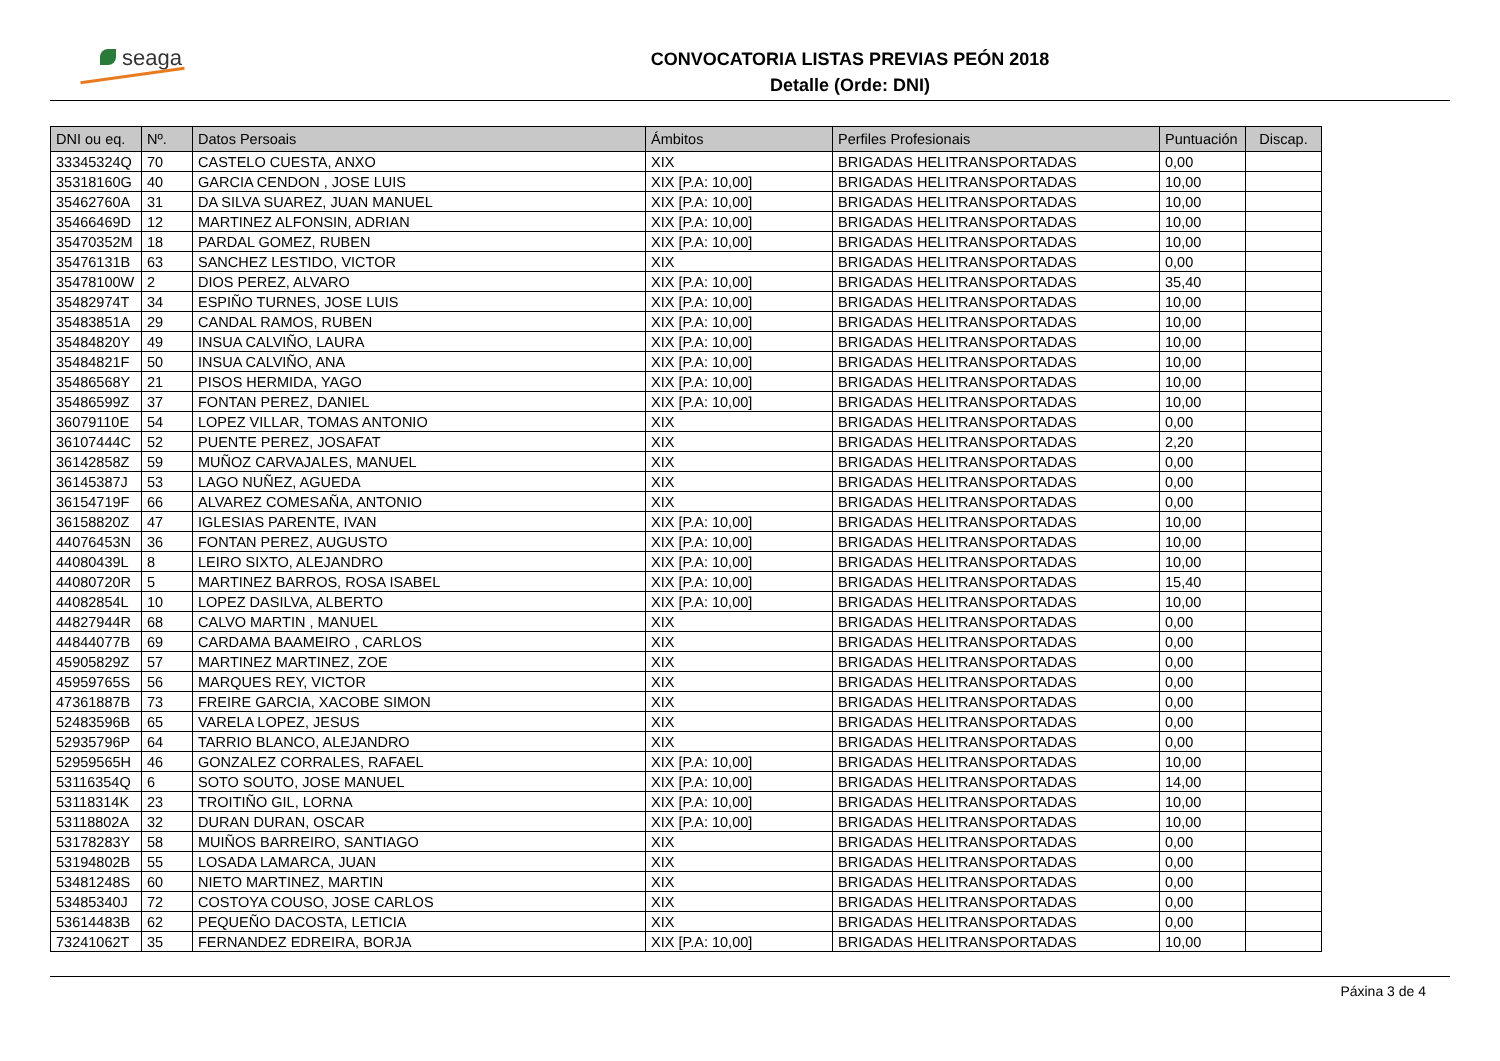seaga
CONVOCATORIA LISTAS PREVIAS PEÓN 2018
Detalle (Orde: DNI)
| DNI ou eq. | Nº. | Datos Persoais | Ámbitos | Perfiles Profesionais | Puntuación | Discap. |
| --- | --- | --- | --- | --- | --- | --- |
| 33345324Q | 70 | CASTELO CUESTA, ANXO | XIX | BRIGADAS HELITRANSPORTADAS | 0,00 | |
| 35318160G | 40 | GARCIA CENDON , JOSE LUIS | XIX [P.A: 10,00] | BRIGADAS HELITRANSPORTADAS | 10,00 | |
| 35462760A | 31 | DA SILVA SUAREZ, JUAN MANUEL | XIX [P.A: 10,00] | BRIGADAS HELITRANSPORTADAS | 10,00 | |
| 35466469D | 12 | MARTINEZ ALFONSIN, ADRIAN | XIX [P.A: 10,00] | BRIGADAS HELITRANSPORTADAS | 10,00 | |
| 35470352M | 18 | PARDAL GOMEZ, RUBEN | XIX [P.A: 10,00] | BRIGADAS HELITRANSPORTADAS | 10,00 | |
| 35476131B | 63 | SANCHEZ LESTIDO, VICTOR | XIX | BRIGADAS HELITRANSPORTADAS | 0,00 | |
| 35478100W | 2 | DIOS PEREZ, ALVARO | XIX [P.A: 10,00] | BRIGADAS HELITRANSPORTADAS | 35,40 | |
| 35482974T | 34 | ESPIÑO TURNES, JOSE LUIS | XIX [P.A: 10,00] | BRIGADAS HELITRANSPORTADAS | 10,00 | |
| 35483851A | 29 | CANDAL RAMOS, RUBEN | XIX [P.A: 10,00] | BRIGADAS HELITRANSPORTADAS | 10,00 | |
| 35484820Y | 49 | INSUA CALVIÑO, LAURA | XIX [P.A: 10,00] | BRIGADAS HELITRANSPORTADAS | 10,00 | |
| 35484821F | 50 | INSUA CALVIÑO, ANA | XIX [P.A: 10,00] | BRIGADAS HELITRANSPORTADAS | 10,00 | |
| 35486568Y | 21 | PISOS HERMIDA, YAGO | XIX [P.A: 10,00] | BRIGADAS HELITRANSPORTADAS | 10,00 | |
| 35486599Z | 37 | FONTAN PEREZ, DANIEL | XIX [P.A: 10,00] | BRIGADAS HELITRANSPORTADAS | 10,00 | |
| 36079110E | 54 | LOPEZ VILLAR, TOMAS ANTONIO | XIX | BRIGADAS HELITRANSPORTADAS | 0,00 | |
| 36107444C | 52 | PUENTE PEREZ, JOSAFAT | XIX | BRIGADAS HELITRANSPORTADAS | 2,20 | |
| 36142858Z | 59 | MUÑOZ CARVAJALES, MANUEL | XIX | BRIGADAS HELITRANSPORTADAS | 0,00 | |
| 36145387J | 53 | LAGO NUÑEZ, AGUEDA | XIX | BRIGADAS HELITRANSPORTADAS | 0,00 | |
| 36154719F | 66 | ALVAREZ COMESAÑA, ANTONIO | XIX | BRIGADAS HELITRANSPORTADAS | 0,00 | |
| 36158820Z | 47 | IGLESIAS PARENTE, IVAN | XIX [P.A: 10,00] | BRIGADAS HELITRANSPORTADAS | 10,00 | |
| 44076453N | 36 | FONTAN PEREZ, AUGUSTO | XIX [P.A: 10,00] | BRIGADAS HELITRANSPORTADAS | 10,00 | |
| 44080439L | 8 | LEIRO SIXTO, ALEJANDRO | XIX [P.A: 10,00] | BRIGADAS HELITRANSPORTADAS | 10,00 | |
| 44080720R | 5 | MARTINEZ BARROS, ROSA ISABEL | XIX [P.A: 10,00] | BRIGADAS HELITRANSPORTADAS | 15,40 | |
| 44082854L | 10 | LOPEZ DASILVA, ALBERTO | XIX [P.A: 10,00] | BRIGADAS HELITRANSPORTADAS | 10,00 | |
| 44827944R | 68 | CALVO MARTIN , MANUEL | XIX | BRIGADAS HELITRANSPORTADAS | 0,00 | |
| 44844077B | 69 | CARDAMA BAAMEIRO , CARLOS | XIX | BRIGADAS HELITRANSPORTADAS | 0,00 | |
| 45905829Z | 57 | MARTINEZ MARTINEZ, ZOE | XIX | BRIGADAS HELITRANSPORTADAS | 0,00 | |
| 45959765S | 56 | MARQUES REY, VICTOR | XIX | BRIGADAS HELITRANSPORTADAS | 0,00 | |
| 47361887B | 73 | FREIRE GARCIA, XACOBE SIMON | XIX | BRIGADAS HELITRANSPORTADAS | 0,00 | |
| 52483596B | 65 | VARELA LOPEZ, JESUS | XIX | BRIGADAS HELITRANSPORTADAS | 0,00 | |
| 52935796P | 64 | TARRIO BLANCO, ALEJANDRO | XIX | BRIGADAS HELITRANSPORTADAS | 0,00 | |
| 52959565H | 46 | GONZALEZ CORRALES, RAFAEL | XIX [P.A: 10,00] | BRIGADAS HELITRANSPORTADAS | 10,00 | |
| 53116354Q | 6 | SOTO SOUTO, JOSE MANUEL | XIX [P.A: 10,00] | BRIGADAS HELITRANSPORTADAS | 14,00 | |
| 53118314K | 23 | TROITIÑO GIL, LORNA | XIX [P.A: 10,00] | BRIGADAS HELITRANSPORTADAS | 10,00 | |
| 53118802A | 32 | DURAN DURAN, OSCAR | XIX [P.A: 10,00] | BRIGADAS HELITRANSPORTADAS | 10,00 | |
| 53178283Y | 58 | MUIÑOS BARREIRO, SANTIAGO | XIX | BRIGADAS HELITRANSPORTADAS | 0,00 | |
| 53194802B | 55 | LOSADA LAMARCA, JUAN | XIX | BRIGADAS HELITRANSPORTADAS | 0,00 | |
| 53481248S | 60 | NIETO MARTINEZ, MARTIN | XIX | BRIGADAS HELITRANSPORTADAS | 0,00 | |
| 53485340J | 72 | COSTOYA COUSO, JOSE CARLOS | XIX | BRIGADAS HELITRANSPORTADAS | 0,00 | |
| 53614483B | 62 | PEQUEÑO DACOSTA, LETICIA | XIX | BRIGADAS HELITRANSPORTADAS | 0,00 | |
| 73241062T | 35 | FERNANDEZ EDREIRA, BORJA | XIX [P.A: 10,00] | BRIGADAS HELITRANSPORTADAS | 10,00 | |
Páxina 3 de 4